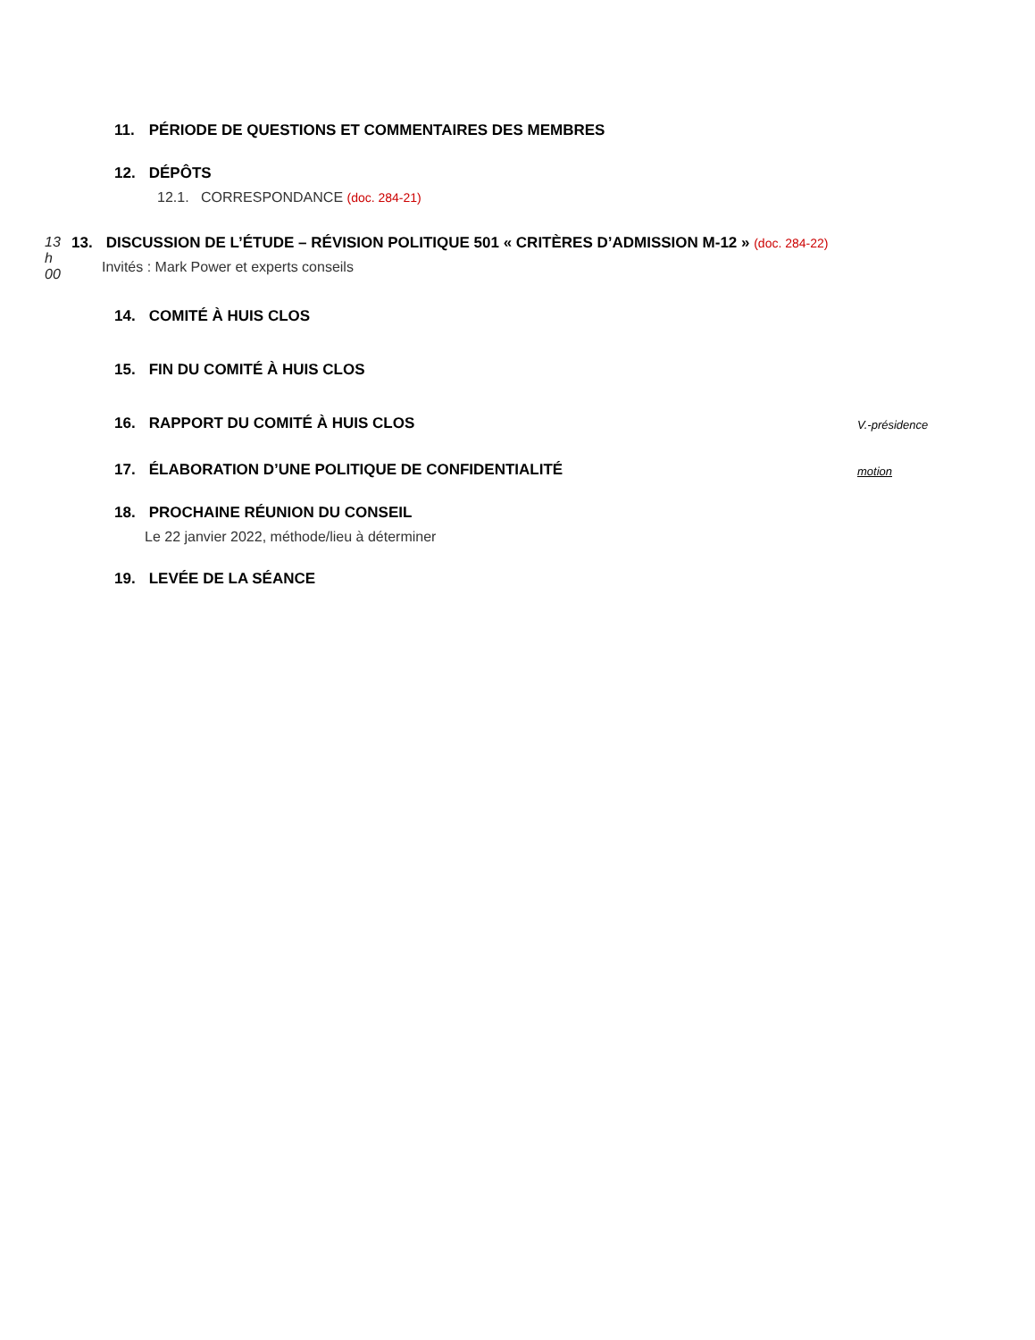11. PÉRIODE DE QUESTIONS ET COMMENTAIRES DES MEMBRES
12. DÉPÔTS
12.1. CORRESPONDANCE (doc. 284-21)
13 h 00 13. DISCUSSION DE L’ÉTUDE – RÉVISION POLITIQUE 501 « CRITÈRES D’ADMISSION M-12 » (doc. 284-22)
Invités : Mark Power et experts conseils
14. COMITÉ À HUIS CLOS
15. FIN DU COMITÉ À HUIS CLOS
16. RAPPORT DU COMITÉ À HUIS CLOS
V.-présidence
17. ÉLABORATION D’UNE POLITIQUE DE CONFIDENTIALITÉ
motion
18. PROCHAINE RÉUNION DU CONSEIL
Le 22 janvier 2022, méthode/lieu à déterminer
19. LEVÉE DE LA SÉANCE